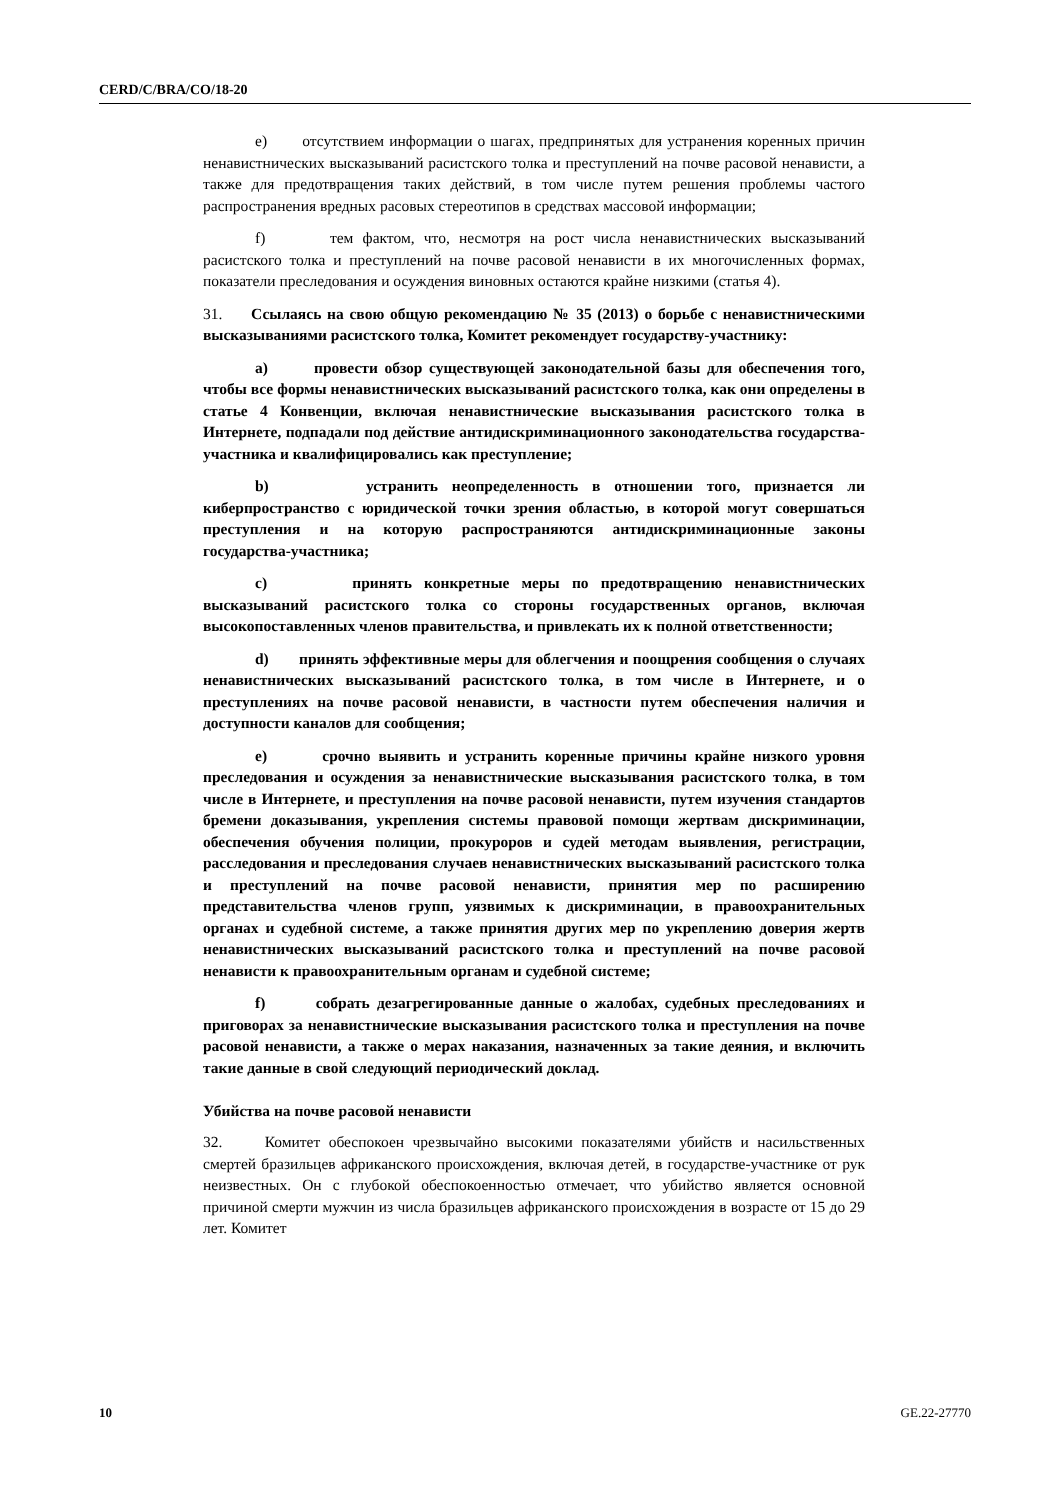CERD/C/BRA/CO/18-20
e) отсутствием информации о шагах, предпринятых для устранения коренных причин ненавистнических высказываний расистского толка и преступлений на почве расовой ненависти, а также для предотвращения таких действий, в том числе путем решения проблемы частого распространения вредных расовых стереотипов в средствах массовой информации;
f) тем фактом, что, несмотря на рост числа ненавистнических высказываний расистского толка и преступлений на почве расовой ненависти в их многочисленных формах, показатели преследования и осуждения виновных остаются крайне низкими (статья 4).
31. Ссылаясь на свою общую рекомендацию № 35 (2013) о борьбе с ненавистническими высказываниями расистского толка, Комитет рекомендует государству-участнику:
a) провести обзор существующей законодательной базы для обеспечения того, чтобы все формы ненавистнических высказываний расистского толка, как они определены в статье 4 Конвенции, включая ненавистнические высказывания расистского толка в Интернете, подпадали под действие антидискриминационного законодательства государства-участника и квалифицировались как преступление;
b) устранить неопределенность в отношении того, признается ли киберпространство с юридической точки зрения областью, в которой могут совершаться преступления и на которую распространяются антидискриминационные законы государства-участника;
c) принять конкретные меры по предотвращению ненавистнических высказываний расистского толка со стороны государственных органов, включая высокопоставленных членов правительства, и привлекать их к полной ответственности;
d) принять эффективные меры для облегчения и поощрения сообщения о случаях ненавистнических высказываний расистского толка, в том числе в Интернете, и о преступлениях на почве расовой ненависти, в частности путем обеспечения наличия и доступности каналов для сообщения;
e) срочно выявить и устранить коренные причины крайне низкого уровня преследования и осуждения за ненавистнические высказывания расистского толка, в том числе в Интернете, и преступления на почве расовой ненависти, путем изучения стандартов бремени доказывания, укрепления системы правовой помощи жертвам дискриминации, обеспечения обучения полиции, прокуроров и судей методам выявления, регистрации, расследования и преследования случаев ненавистнических высказываний расистского толка и преступлений на почве расовой ненависти, принятия мер по расширению представительства членов групп, уязвимых к дискриминации, в правоохранительных органах и судебной системе, а также принятия других мер по укреплению доверия жертв ненавистнических высказываний расистского толка и преступлений на почве расовой ненависти к правоохранительным органам и судебной системе;
f) собрать дезагрегированные данные о жалобах, судебных преследованиях и приговорах за ненавистнические высказывания расистского толка и преступления на почве расовой ненависти, а также о мерах наказания, назначенных за такие деяния, и включить такие данные в свой следующий периодический доклад.
Убийства на почве расовой ненависти
32. Комитет обеспокоен чрезвычайно высокими показателями убийств и насильственных смертей бразильцев африканского происхождения, включая детей, в государстве-участнике от рук неизвестных. Он с глубокой обеспокоенностью отмечает, что убийство является основной причиной смерти мужчин из числа бразильцев африканского происхождения в возрасте от 15 до 29 лет. Комитет
10 GE.22-27770